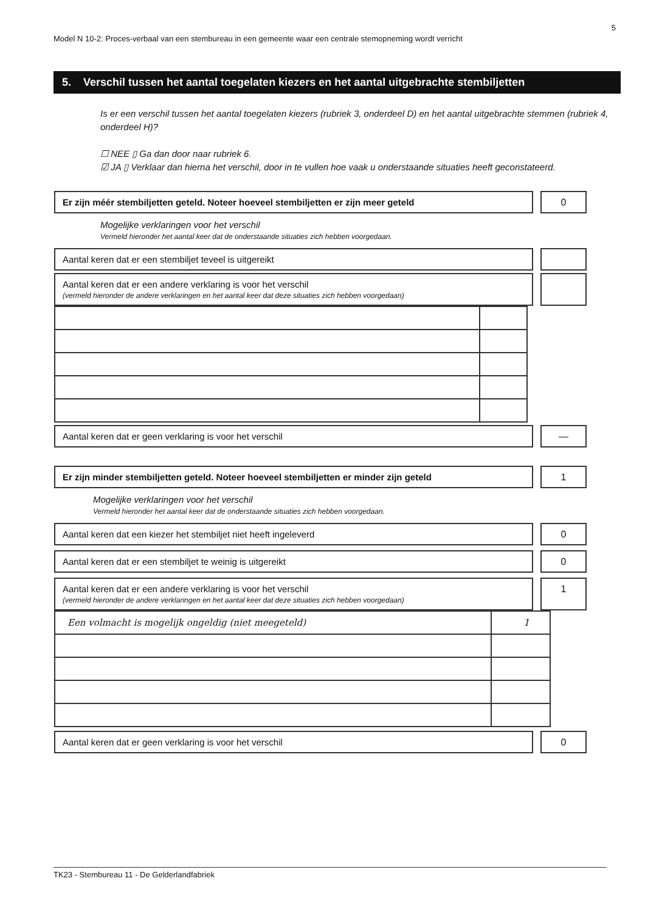5
Model N 10-2: Proces-verbaal van een stembureau in een gemeente waar een centrale stemopneming wordt verricht
5. Verschil tussen het aantal toegelaten kiezers en het aantal uitgebrachte stembiljetten
Is er een verschil tussen het aantal toegelaten kiezers (rubriek 3, onderdeel D) en het aantal uitgebrachte stemmen (rubriek 4, onderdeel H)?
☐ NEE ▯ Ga dan door naar rubriek 6.
☑ JA ▯ Verklaar dan hierna het verschil, door in te vullen hoe vaak u onderstaande situaties heeft geconstateerd.
Er zijn méér stembiljetten geteld. Noteer hoeveel stembiljetten er zijn meer geteld 0
Mogelijke verklaringen voor het verschil
Vermeld hieronder het aantal keer dat de onderstaande situaties zich hebben voorgedaan.
Aantal keren dat er een stembiljet teveel is uitgereikt
Aantal keren dat er een andere verklaring is voor het verschil
(vermeld hieronder de andere verklaringen en het aantal keer dat deze situaties zich hebben voorgedaan)
Aantal keren dat er geen verklaring is voor het verschil —
Er zijn minder stembiljetten geteld. Noteer hoeveel stembiljetten er minder zijn geteld
1
Mogelijke verklaringen voor het verschil
Vermeld hieronder het aantal keer dat de onderstaande situaties zich hebben voorgedaan.
Aantal keren dat een kiezer het stembiljet niet heeft ingeleverd 0
Aantal keren dat er een stembiljet te weinig is uitgereikt 0
Aantal keren dat er een andere verklaring is voor het verschil
(vermeld hieronder de andere verklaringen en het aantal keer dat deze situaties zich hebben voorgedaan)
1
| Een volmacht is mogelijk ongeldig (niet meegeteld) | 1 |
Aantal keren dat er geen verklaring is voor het verschil 0
TK23 - Stembureau 11 - De Gelderlandfabriek